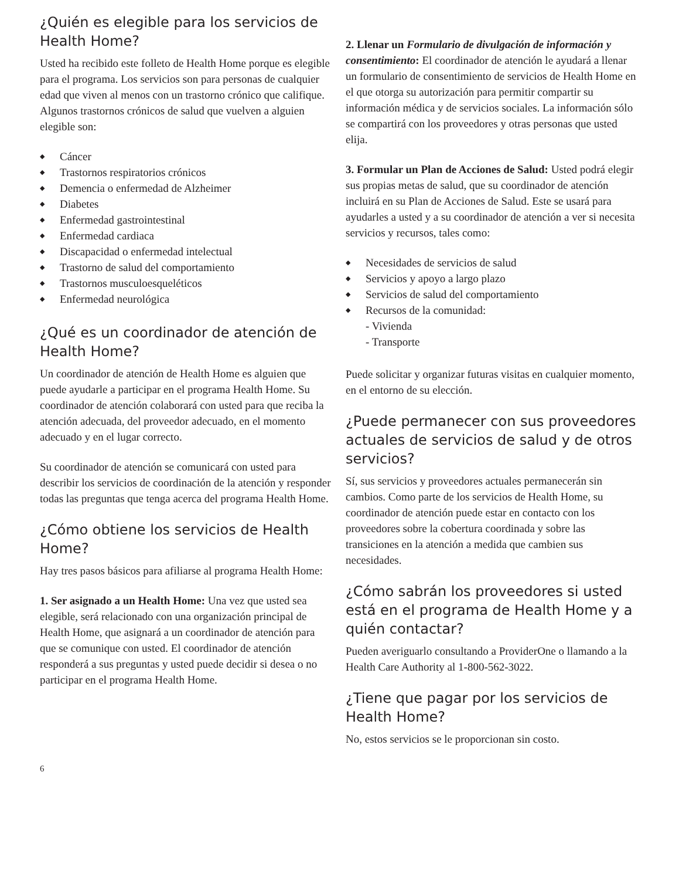¿Quién es elegible para los servicios de Health Home?
Usted ha recibido este folleto de Health Home porque es elegible para el programa. Los servicios son para personas de cualquier edad que viven al menos con un trastorno crónico que califique. Algunos trastornos crónicos de salud que vuelven a alguien elegible son:
◆ Cáncer
◆ Trastornos respiratorios crónicos
◆ Demencia o enfermedad de Alzheimer
◆ Diabetes
◆ Enfermedad gastrointestinal
◆ Enfermedad cardiaca
◆ Discapacidad o enfermedad intelectual
◆ Trastorno de salud del comportamiento
◆ Trastornos musculoesqueléticos
◆ Enfermedad neurológica
¿Qué es un coordinador de atención de Health Home?
Un coordinador de atención de Health Home es alguien que puede ayudarle a participar en el programa Health Home. Su coordinador de atención colaborará con usted para que reciba la atención adecuada, del proveedor adecuado, en el momento adecuado y en el lugar correcto.
Su coordinador de atención se comunicará con usted para describir los servicios de coordinación de la atención y responder todas las preguntas que tenga acerca del programa Health Home.
¿Cómo obtiene los servicios de Health Home?
Hay tres pasos básicos para afiliarse al programa Health Home:
1. Ser asignado a un Health Home: Una vez que usted sea elegible, será relacionado con una organización principal de Health Home, que asignará a un coordinador de atención para que se comunique con usted. El coordinador de atención responderá a sus preguntas y usted puede decidir si desea o no participar en el programa Health Home.
2. Llenar un Formulario de divulgación de información y consentimiento: El coordinador de atención le ayudará a llenar un formulario de consentimiento de servicios de Health Home en el que otorga su autorización para permitir compartir su información médica y de servicios sociales. La información sólo se compartirá con los proveedores y otras personas que usted elija.
3. Formular un Plan de Acciones de Salud: Usted podrá elegir sus propias metas de salud, que su coordinador de atención incluirá en su Plan de Acciones de Salud. Este se usará para ayudarles a usted y a su coordinador de atención a ver si necesita servicios y recursos, tales como:
◆ Necesidades de servicios de salud
◆ Servicios y apoyo a largo plazo
◆ Servicios de salud del comportamiento
◆ Recursos de la comunidad:
- Vivienda
- Transporte
Puede solicitar y organizar futuras visitas en cualquier momento, en el entorno de su elección.
¿Puede permanecer con sus proveedores actuales de servicios de salud y de otros servicios?
Sí, sus servicios y proveedores actuales permanecerán sin cambios. Como parte de los servicios de Health Home, su coordinador de atención puede estar en contacto con los proveedores sobre la cobertura coordinada y sobre las transiciones en la atención a medida que cambien sus necesidades.
¿Cómo sabrán los proveedores si usted está en el programa de Health Home y a quién contactar?
Pueden averiguarlo consultando a ProviderOne o llamando a la Health Care Authority al 1-800-562-3022.
¿Tiene que pagar por los servicios de Health Home?
No, estos servicios se le proporcionan sin costo.
6